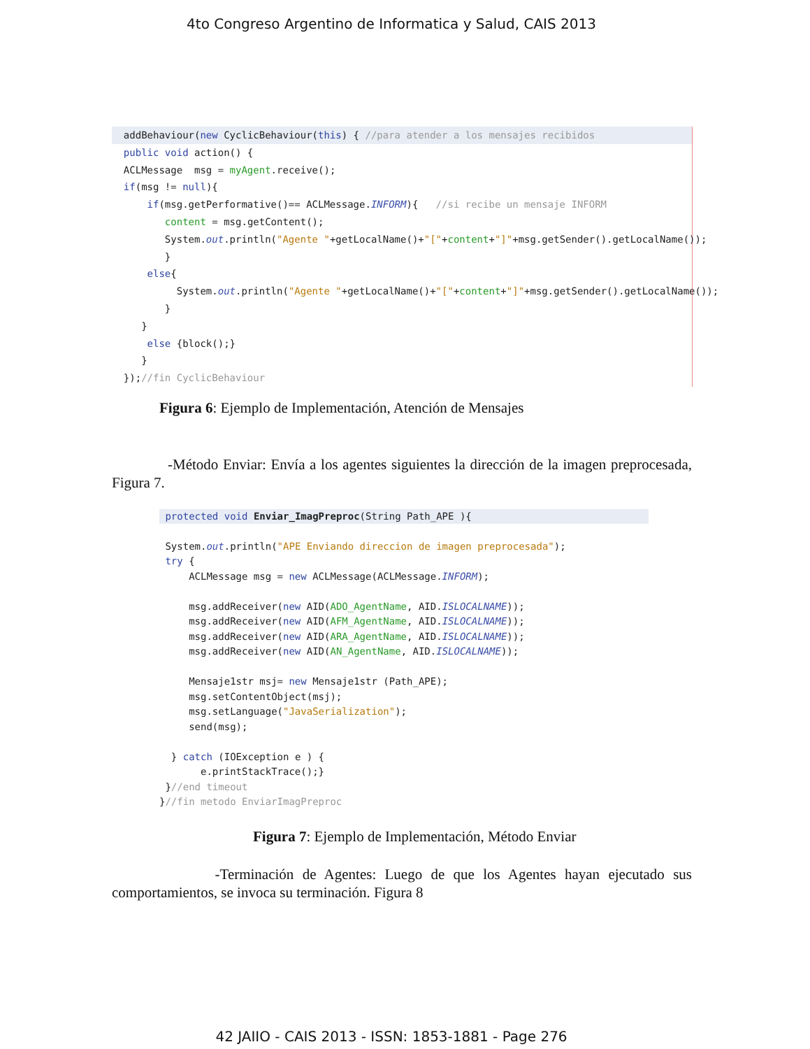4to Congreso Argentino de Informatica y Salud, CAIS 2013
addBehaviour(new CyclicBehaviour(this) { //para atender a los mensajes recibidos
public void action() { ACLMessage msg = myAgent.receive(); if(msg != null){ if(msg.getPerformative()== ACLMessage.INFORM){ //si recibe un mensaje INFORM content = msg.getContent(); System.out.println("Agente "+getLocalName()+"["+content+"]"+msg.getSender().getLocalName()); } else{ System.out.println("Agente "+getLocalName()+"["+content+"]"+msg.getSender().getLocalName()); } } else {block();} } });//fin CyclicBehaviour
Figura 6: Ejemplo de Implementación, Atención de Mensajes
-Método Enviar: Envía a los agentes siguientes la dirección de la imagen preprocesada, Figura 7.
protected void Enviar_ImagPreproc(String Path_APE ){
System.out.println("APE Enviando direccion de imagen preprocesada"); try { ACLMessage msg = new ACLMessage(ACLMessage.INFORM); msg.addReceiver(new AID(ADO_AgentName, AID.ISLOCALNAME)); msg.addReceiver(new AID(AFM_AgentName, AID.ISLOCALNAME)); msg.addReceiver(new AID(ARA_AgentName, AID.ISLOCALNAME)); msg.addReceiver(new AID(AN_AgentName, AID.ISLOCALNAME)); Mensaje1str msj= new Mensaje1str (Path_APE); msg.setContentObject(msj); msg.setLanguage("JavaSerialization"); send(msg); } catch (IOException e ) { e.printStackTrace();} }//end timeout }//fin metodo EnviarImagPreproc
Figura 7: Ejemplo de Implementación, Método Enviar
-Terminación de Agentes: Luego de que los Agentes hayan ejecutado sus comportamientos, se invoca su terminación. Figura 8
42 JAIIO - CAIS 2013 - ISSN: 1853-1881 - Page 276